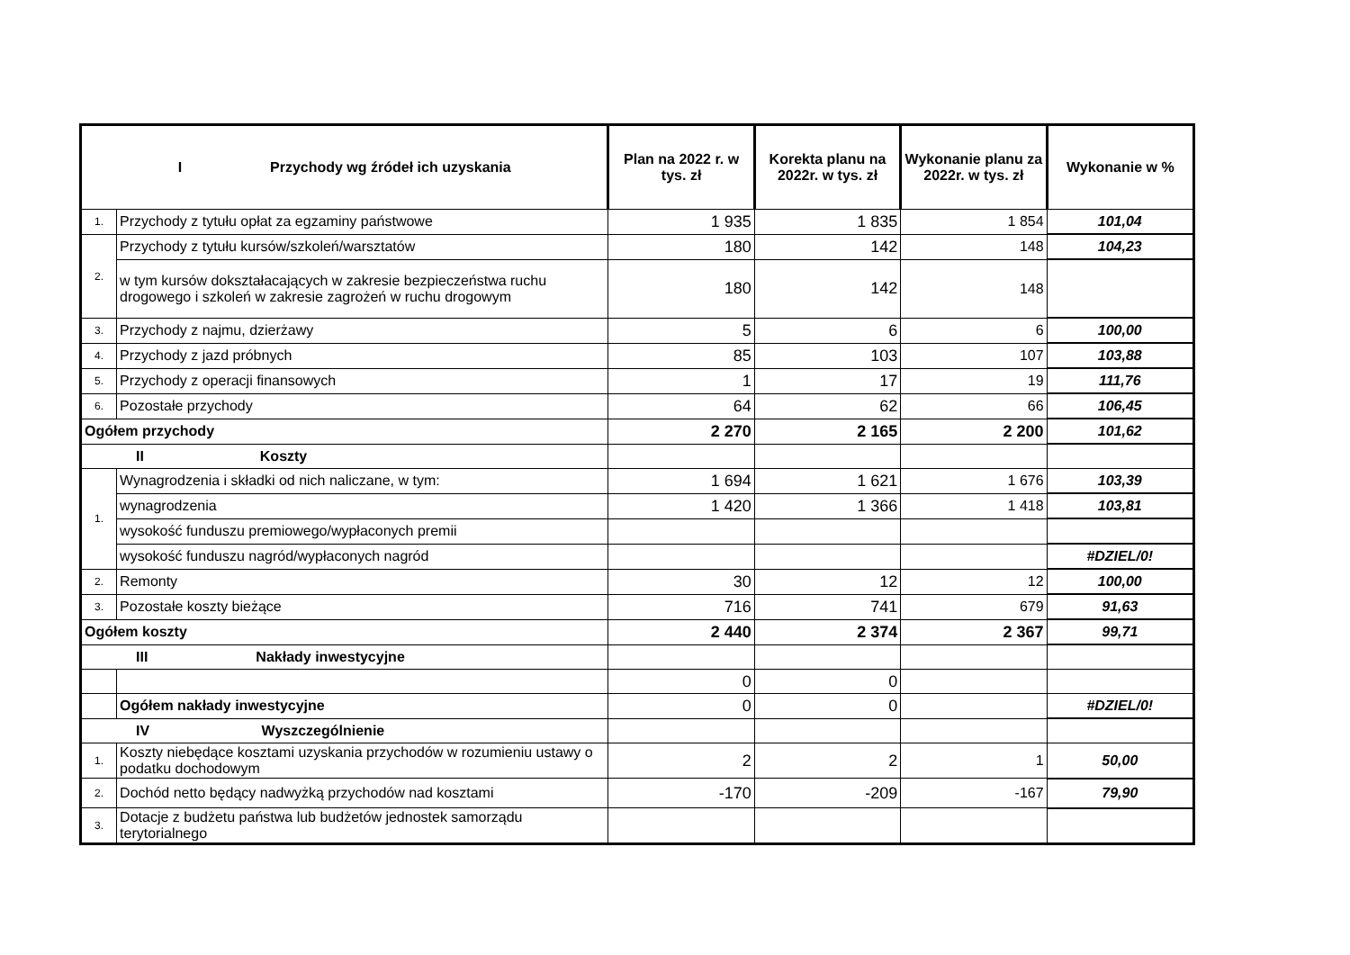| I Przychody wg źródeł ich uzyskania | | Plan na 2022 r. w tys. zł | Korekta planu na 2022r. w tys. zł | Wykonanie planu za 2022r. w tys. zł | Wykonanie w % |
| --- | --- | --- | --- | --- | --- |
| 1. | Przychody z tytułu opłat za egzaminy państwowe | 1 935 | 1 835 | 1 854 | 101,04 |
| 2. | Przychody z tytułu kursów/szkoleń/warsztatów | 180 | 142 | 148 | 104,23 |
| | w tym kursów dokształacających w zakresie bezpieczeństwa ruchu drogowego i szkoleń w zakresie zagrożeń w ruchu drogowym | 180 | 142 | 148 | |
| 3. | Przychody z najmu, dzierżawy | 5 | 6 | 6 | 100,00 |
| 4. | Przychody z jazd próbnych | 85 | 103 | 107 | 103,88 |
| 5. | Przychody z operacji finansowych | 1 | 17 | 19 | 111,76 |
| 6. | Pozostałe przychody | 64 | 62 | 66 | 106,45 |
| Ogółem przychody | | 2 270 | 2 165 | 2 200 | 101,62 |
| II Koszty | | | | | |
| 1. | Wynagrodzenia i składki od nich naliczane, w tym: | 1 694 | 1 621 | 1 676 | 103,39 |
| | wynagrodzenia | 1 420 | 1 366 | 1 418 | 103,81 |
| | wysokość funduszu premiowego/wypłaconych premii | | | | |
| | wysokość funduszu nagród/wypłaconych nagród | | | | #DZIEL/0! |
| 2. | Remonty | 30 | 12 | 12 | 100,00 |
| 3. | Pozostałe koszty bieżące | 716 | 741 | 679 | 91,63 |
| Ogółem koszty | | 2 440 | 2 374 | 2 367 | 99,71 |
| III Nakłady inwestycyjne | | | | | |
| | | 0 | 0 | | |
| | Ogółem nakłady inwestycyjne | 0 | 0 | | #DZIEL/0! |
| IV Wyszczególnienie | | | | | |
| 1. | Koszty niebędące kosztami uzyskania przychodów w rozumieniu ustawy o podatku dochodowym | 2 | 2 | 1 | 50,00 |
| 2. | Dochód netto będący nadwyżką przychodów nad kosztami | -170 | -209 | -167 | 79,90 |
| 3. | Dotacje z budżetu państwa lub budżetów jednostek samorządu terytorialnego | | | | |